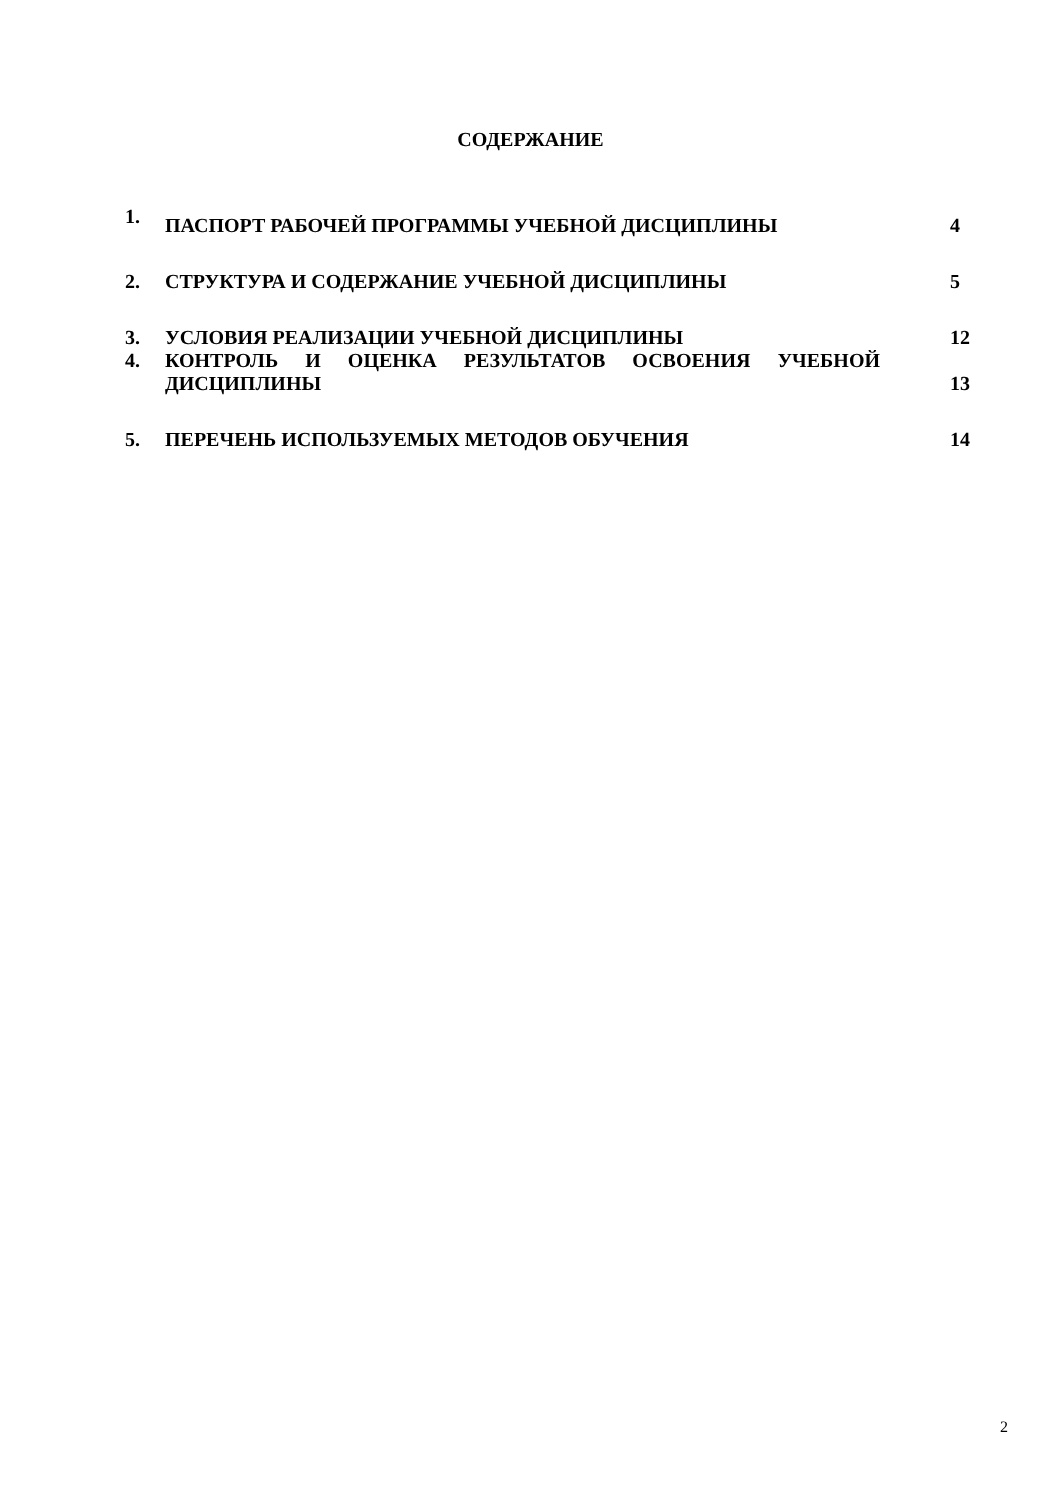СОДЕРЖАНИЕ
| 1. | ПАСПОРТ РАБОЧЕЙ ПРОГРАММЫ УЧЕБНОЙ ДИСЦИПЛИНЫ | 4 |
| 2. | СТРУКТУРА И СОДЕРЖАНИЕ УЧЕБНОЙ ДИСЦИПЛИНЫ | 5 |
| 3. | УСЛОВИЯ РЕАЛИЗАЦИИ УЧЕБНОЙ ДИСЦИПЛИНЫ | 12 |
| 4. | КОНТРОЛЬ И ОЦЕНКА РЕЗУЛЬТАТОВ ОСВОЕНИЯ УЧЕБНОЙ ДИСЦИПЛИНЫ | 13 |
| 5. | ПЕРЕЧЕНЬ ИСПОЛЬЗУЕМЫХ МЕТОДОВ ОБУЧЕНИЯ | 14 |
2